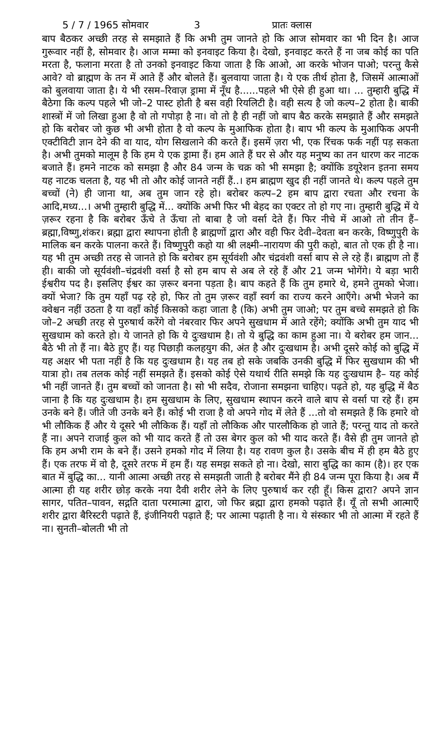5 / 7 / 1965 सोमवार 3 प्रातः क्लास
बाप बैठकर अच्छी तरह से समझाते हैं कि अभी तुम जानते हो कि आज सोमवार का भी दिन है। आज गुरूवार नहीं है, सोमवार है। आज मम्मा को इनवाइट किया है। देखो, इनवाइट करते हैं ना जब कोई का पति मरता है, फलाना मरता है तो उनको इनवाइट किया जाता है कि आओ, आ करके भोजन पाओ; परन्तु कैसे आवे? वो ब्राह्मण के तन में आते हैं और बोलते हैं। बुलवाया जाता है। ये एक तीर्थ होता है, जिसमें आत्माओं को बुलवाया जाता है। ये भी रसम–रिवाज़ ड्रामा में नूँध है......पहले भी ऐसे ही हुआ था। ... तुम्हारी बुद्धि में बैठेगा कि कल्प पहले भी जो–2 पास्ट होती है बस वही रियलिटी है। वही सत्य है जो कल्प–2 होता है। बाकी शास्त्रों में जो लिखा हुआ है वो तो गपोड़ा है ना। वो तो है ही नहीं जो बाप बैठ करके समझाते हैं और समझते हो कि बरोबर जो कुछ भी अभी होता है वो कल्प के मुआफिक होता है। बाप भी कल्प के मुआफिक अपनी एक्टीविटी ज्ञान देने की वा याद, योग सिखलाने की करते हैं। इसमें ज़रा भी, एक रिंचक फर्क नहीं पड़ सकता है। अभी तुमको मालूम है कि हम ये एक ड्रामा हैं। हम आते हैं घर से और यह मनुष्य का तन धारण कर नाटक बजाते हैं। हमने नाटक को समझा है और 84 जन्म के चक्र को भी समझा है; क्योंकि डयूरेशन इतना समय यह नाटक चलता है, यह भी तो और कोई जानते नहीं हैं..। हम ब्राह्मण खुद ही नहीं जानते थे। कल्प पहले तुम बच्चों (ने) ही जाना था, अब तुम जान रहे हो। बरोबर कल्प–2 हम बाप द्वारा रचता और रचना के आदि,मध्य...। अभी तुम्हारी बुद्धि में... क्योंकि अभी फिर भी बेहद का एक्टर तो हो गए ना। तुम्हारी बुद्धि में ये ज़रूर रहना है कि बरोबर ऊँचे ते ऊँचा तो बाबा है जो वर्सा देते हैं। फिर नीचे में आओ तो तीन हैं–ब्रह्मा,विष्णु,शंकर। ब्रह्मा द्वारा स्थापना होती है ब्राह्मणों द्वारा और वही फिर देवी–देवता बन करके, विष्णुपुरी के मालिक बन करके पालना करते हैं। विष्णुपुरी कहो या श्री लक्ष्मी–नारायण की पुरी कहो, बात तो एक ही है ना। यह भी तुम अच्छी तरह से जानते हो कि बरोबर हम सूर्यवंशी और चंद्रवंशी वर्सा बाप से ले रहे हैं। ब्राह्मण तो हैं ही। बाकी जो सूर्यवंशी–चंद्रवंशी वर्सा है सो हम बाप से अब ले रहे हैं और 21 जन्म भोगेंगे। ये बड़ा भारी ईश्वरीय पद है। इसलिए ईश्वर का ज़रूर बनना पड़ता है। बाप कहते हैं कि तुम हमारे थे, हमने तुमको भेजा। क्यों भेजा? कि तुम यहाँ पढ़ रहे हो, फिर तो तुम ज़रूर वहाँ स्वर्ग का राज्य करने आएँगे। अभी भेजने का क्वेश्चन नहीं उठता है या वहाँ कोई किसको कहा जाता है (कि) अभी तुम जाओ; पर तुम बच्चे समझते हो कि जो–2 अच्छी तरह से पुरुषार्थ करेंगे वो नंबरवार फिर अपने सुखधाम में आते रहेंगे; क्योंकि अभी तुम याद भी सुखधाम को करते हो। ये जानते हो कि ये दुःखधाम है। तो ये बुद्धि का काम हुआ ना। ये बरोबर हम जान... बैठे भी तो हैं ना। बैठे हुए हैं। यह पिछाड़ी कलहयुग की, अंत है और दुःखधाम है। अभी दूसरे कोई को बुद्धि में यह अक्षर भी पता नहीं है कि यह दुःखधाम है। यह तब हो सके जबकि उनकी बुद्धि में फिर सुखधाम की भी यात्रा हो। तब तलक कोई नहीं समझते हैं। इसको कोई ऐसे यथार्थ रीति समझे कि यह दुःखधाम है– यह कोई भी नहीं जानते हैं। तुम बच्चों को जानता है। सो भी सदैव, रोजाना समझना चाहिए। पढ़ते हो, यह बुद्धि में बैठ जाना है कि यह दुःखधाम है। हम सुखधाम के लिए, सुखधाम स्थापन करने वाले बाप से वर्सा पा रहे हैं। हम उनके बने हैं। जीते जी उनके बने हैं। कोई भी राजा है वो अपने गोद में लेते हैं ...तो वो समझते हैं कि हमारे वो भी लौकिक हैं और ये दूसरे भी लौकिक हैं। यहाँ तो लौकिक और पारलौकिक हो जाते हैं; परन्तु याद तो करते हैं ना। अपने राजाई कुल को भी याद करते हैं तो उस बेगर कुल को भी याद करते हैं। वैसे ही तुम जानते हो कि हम अभी राम के बने हैं। उसने हमको गोद में लिया है। यह रावण कुल है। उसके बीच में ही हम बैठे हुए हैं। एक तरफ में वो है, दूसरे तरफ में हम हैं। यह समझ सकते हो ना। देखो, सारा बुद्धि का काम (है)। हर एक बात में बुद्धि का... यानी आत्मा अच्छी तरह से समझती जाती है बरोबर मैंने ही 84 जन्म पूरा किया है। अब मैं आत्मा ही यह शरीर छोड़ करके नया दैवी शरीर लेने के लिए पुरुषार्थ कर रही हूँ। किस द्वारा? अपने ज्ञान सागर, पतित–पावन, सद्गति दाता परमात्मा द्वारा, जो फिर ब्रह्मा द्वारा हमको पढ़ाते हैं। यूँ तो सभी आत्माएँ शरीर द्वारा बैरिस्टरी पढ़ाते हैं, इंजीनियरी पढ़ाते हैं; पर आत्मा पढ़ाती है ना। ये संस्कार भी तो आत्मा में रहते हैं ना। सुनती–बोलती भी तो